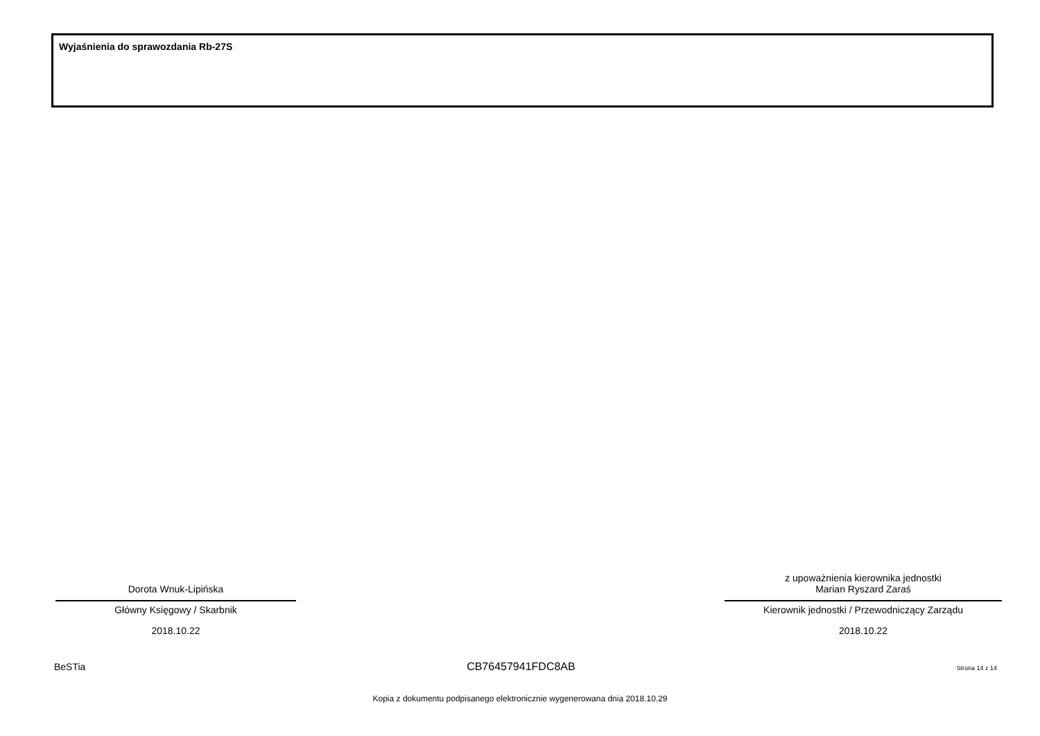Wyjaśnienia do sprawozdania Rb-27S
Dorota Wnuk-Lipińska
Główny Księgowy / Skarbnik
2018.10.22
z upoważnienia kierownika jednostki
Marian Ryszard Zaraś
Kierownik jednostki / Przewodniczący Zarządu
2018.10.22
BeSTia CB76457941FDC8AB Strona 14 z 14
Kopia z dokumentu podpisanego elektronicznie wygenerowana dnia 2018.10.29